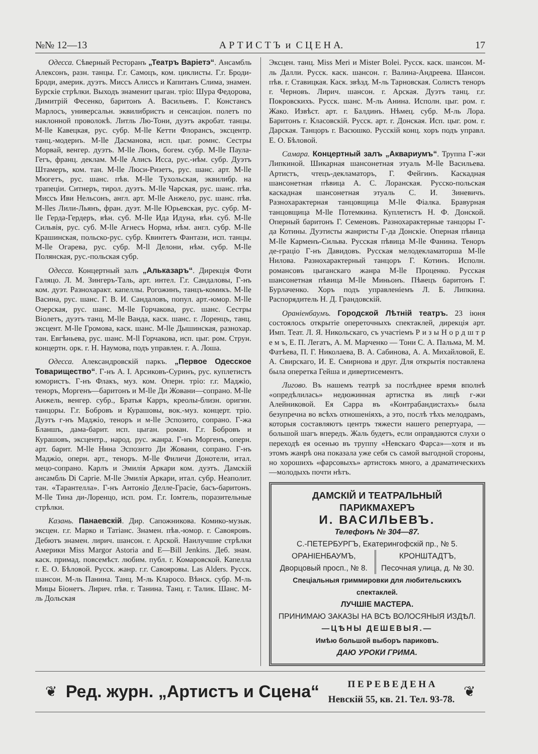№№ 12—13 А Р Т И С Т Ъ и С Ц Е Н А. 17
Одесса. Сѣверный Ресторанъ „Театръ Варіетэ“. Ансамбль Алексонъ, разн. танцы. Г.г. Самоцъ, ком. циклисты. Г.г. Броди-Броди, америк. дуэтъ. Миссъ Алиссъ и Капитанъ Слима, знамен. Бурскіе стрѣлки. Выходъ знаменит цыган. тріо: Шура Федорова, Димитрій Фесенко, баритонъ А. Васильевъ. Г. Констансъ Марлосъ, универсальн. эквилибристъ и сенсаціон. полетъ по наклонной проволокѣ. Литль Лю-Тони, дуэтъ акробат. танцы. M-lle Кавецкая, рус. субр. M-lle Кетти Флорансъ, эксцентр. танц.-модернъ. M-lle Дасманова, исп. цыг. ромнс. Сестры Морвай, венгер. дуэтъ. M-lle Люнъ, богем. субр. M-lle Паула-Гегъ, франц. деклам. M-lle Алисъ Исса, рус.-нѣм. субр. Дуэтъ Штамеръ, ком. тан. M-lle Люси-Ризетъ, рус. шанс. арт. M-lle Мюгетъ, рус. шанс. пѣв. M-lle Тухольская, эквилибр. на трапеціи. Ситнеръ, тирол. дуэтъ. M-lle Чарская, рус. шанс. пѣв. Миссъ Иви Нельсонъ, англ. арт. M-lle Анжело, рус. шанс. пѣв. M-lles Лили-Льянъ, фран. дуэт. M-lle Юрьевская, рус. субр. M-lle Герда-Гердеръ, вѣн. суб. M-lle Ида Идуна, вѣн. суб. M-lle Сильвія, рус. суб. M-lle Агнесъ Норма, нѣм. англ. субр. M-lle Крашинская, польско-рус. субр. Квинтетъ Фантази, исп. танцы. M-lle Огарева, рус. субр. M-ll Делони, нѣм. субр. M-lle Полянская, рус.-польская субр.
Одесса. Концертный залъ „Альказаръ“. Дирекція Фоти Галяцо. Л. М. Зингеръ-Таль, арт. интел. Г.г. Сандаловы, Г-нъ ком. дуэт. Разнохаракт. капеллы. Рогожинъ, танцъ-комикъ. M-lle Васина, рус. шанс. Г. В. И. Сандаловъ, попул. арт.-юмор. M-lle Озерская, рус. шанс. M-lle Горчакова, рус. шанс. Сестры Віолетъ, дуэтъ танц. M-lle Ванда, каск. шанс. г. Лоренцъ, танц. эксцент. M-lle Громова, каск. шанс. M-lle Дышинская, разнохар. тан. Евгѣньева, рус. шанс. M-ll Горчакова, исп. цыг. ром. Струн. концертн. орк. г. Н. Наумова, подъ управлен. г. А. Лоша.
Одесса. Александровскій паркъ. „Первое Одесское Товарищество“. Г-нъ А. І. Арсиковъ-Суринъ, рус. куплетистъ юмористъ. Г-нъ Флакъ, муз. ком. Оперн. тріо: г.г. Маджіо, теноръ, Моргенъ—баритонъ и M-lle Ди Жовани—сопрано. M-lle Анжель, венгер. субр., Братья Карръ, креолы-близн. оригин. танцоры. Г.г. Бобровъ и Курашовы, вок.-муз. концерт. тріо. Дуэтъ г-нъ Маджіо, теноръ и м-lle Эспозито, сопрано. Г-жа Бланшъ, дама-барит. исп. цыган. роман. Г.г. Бобровъ и Курашовъ, эксцентр., народ. рус. жанра. Г-нъ Моргенъ, оперн. арт. барит. M-lle Нина Эспозито Ди Жовани, сопрано. Г-нъ Маджіо, оперн. арт., теноръ. M-lle Филичи Донотели, итал. мецо-сопрано. Карлъ и Эмилія Аркари ком. дуэтъ. Дамскій ансамбль Di Caprie. M-lle Эмилія Аркари, итал. субр. Неаполит. тан. «Тарантелла». Г-нъ Антоніо Делле-Грасіе, басъ-баритонъ. M-lle Тина ди-Лоренцо, исп. ром. Г.г. Іомтель, поразительные стрѣлки.
Казань. Панаевскій. Дир. Сапожникова. Комико-музык. эксцен. г.г. Марко и Татіанс. Знамен. пѣв.-юмор. г. Савояровъ. Дебютъ знамен. лирич. шансон. г. Арской. Наилучшие стрѣлки Америки Miss Margor Astoria and E—Bill Jenkins. Деб. знам. каск. примад. повсемѣст. любим. публ. г. Комаровской. Капелла г. Е. О. Бѣловой. Русск. жанр. г.г. Савояровы. Las Alders. Русск. шансон. М-ль Панина. Танц. М-ль Кларосо. Вѣнск. субр. М-ль Мицы Біонетъ. Лирич. пѣв. г. Танина. Танц. г. Талик. Шанс. М-ль Дольская
Эксцен. танц. Miss Meri и Mister Bolei. Русск. каск. шансон. М-ль Далли. Русск. каск. шансон. г. Валина-Андреева. Шансон. пѣв. г. Ставицкая. Каск. звѣзд. М-ль Тарновская. Солистъ теноръ г. Черновъ. Лирич. шансон. г. Арская. Дуэтъ танц. г.г. Покровскихъ. Русск. шанс. М-ль Анина. Исполн. цыг. ром. г. Жако. Извѣст. арт. г. Балдинъ. Нѣмец. субр. М-ль Лора. Баритонъ г. Класовскій. Русск. арт. г. Донская. Исп. цыг. ром. г. Дарская. Танцоръ г. Васюшко. Русскій конц. хоръ подъ управл. Е. О. Бѣловой.
Самара. Концертный залъ „Аквариумъ“. Труппа Г-жи Липкиной. Шикарная шансонетная этуаль M-lle Васильева. Артистъ, чтецъ-декламаторъ, Г. Фейгинъ. Каскадная шансонетная пѣвица А. С. Лоранская. Русско-польская каскадная шансонетная этуаль С. И. Зиневичъ. Разнохарактерная танцовщица M-lle Фіалка. Бравурная танцовщица M-lle Потемкина. Куплетистъ Н. Ф. Донской. Оперный баритонъ Г. Семеновъ. Разнохарактерные танцоры Г-да Котины. Дуэтисты жанристы Г-да Донскіе. Оперная пѣвица M-lle Карменъ-Сильва. Русская пѣвица M-lle Фанина. Теноръ де-граціо Г-нъ Давидовъ. Русская мелодекламаторша M-lle Нилова. Разнохарактерный танцоръ Г. Котинъ. Исполн. романсовъ цыганскаго жанра M-lle Проценко. Русская шансонетная пѣвица M-lle Миньонъ. Пѣвецъ баритонъ Г. Бурлаченко. Хоръ подъ управленіемъ Л. Б. Липкина. Распорядитель Н. Д. Грандовскій.
Ораніенбаумъ. Городской Лѣтній театръ. 23 іюня состоялось открытіе опереточныхъ спектаклей, дирекція арт. Имп. Теат. Л. Я. Никольскаго, съ участіемъ Р и з ы Н о р д ш т р е м ъ, Е. П. Легатъ, А. М. Марченко — Тони С. А. Пальма, М. М. Фатѣева, П. Г. Николаева, В. А. Сабинова, А. А. Михайловой, Е. А. Свирскаго, И. Е. Смирнова и друг. Для открытія поставлена была оперетка Гейша и дивертисементъ.
Лигово. Въ нашемъ театрѣ за послѣднее время вполнѣ «опредѣлилась» недюжинная артистка въ лицѣ г-жи Алейниковой. Ея Сарра въ «Контрабандистахъ» была безупречна во всѣхъ отношеніяхъ, а это, послѣ тѣхъ мелодрамъ, которыя составляютъ центръ тяжести нашего репертуара, — большой шагъ впередъ. Жаль будетъ, если оправдаются слухи о переходѣ ея осенью въ труппу «Невскаго Фарса»—хотя и въ этомъ жанрѣ она показала уже себя съ самой выгодной стороны, но хорошихъ «фарсовыхъ» артистокъ много, а драматическихъ—молодыхъ почти нѣтъ.
ДАМСКІЙ И ТЕАТРАЛЬНЫЙ ПАРИКМАХЕРЪ
И. ВАСИЛЬЕВЪ.
Телефонъ № 304—87.
С.-ПЕТЕРБУРГЪ, Екатерингофскій пр., № 5.
ОРАНІЕНБАУМЪ,
Дворцовый просп., № 8.
КРОНШТАДТЪ,
Песочная улица, д. № 30.
Спеціальныя гриммировки для любительскихъ спектаклей.
ЛУЧШІЕ МАСТЕРА.
ПРИНИМАЮ ЗАКАЗЫ НА ВСѢ ВОЛОСЯНЫЯ ИЗДѢЛ.
—ЦѢНЫ ДЕШЕВЫЯ.—
Имѣю большой выборъ париковъ.
ДАЮ УРОКИ ГРИМА.
❦ Ред. журн. „Артистъ и Сцена“ П Е Р Е В Е Д Е Н А
Невскій 55, кв. 21. Тел. 93-78. ❦